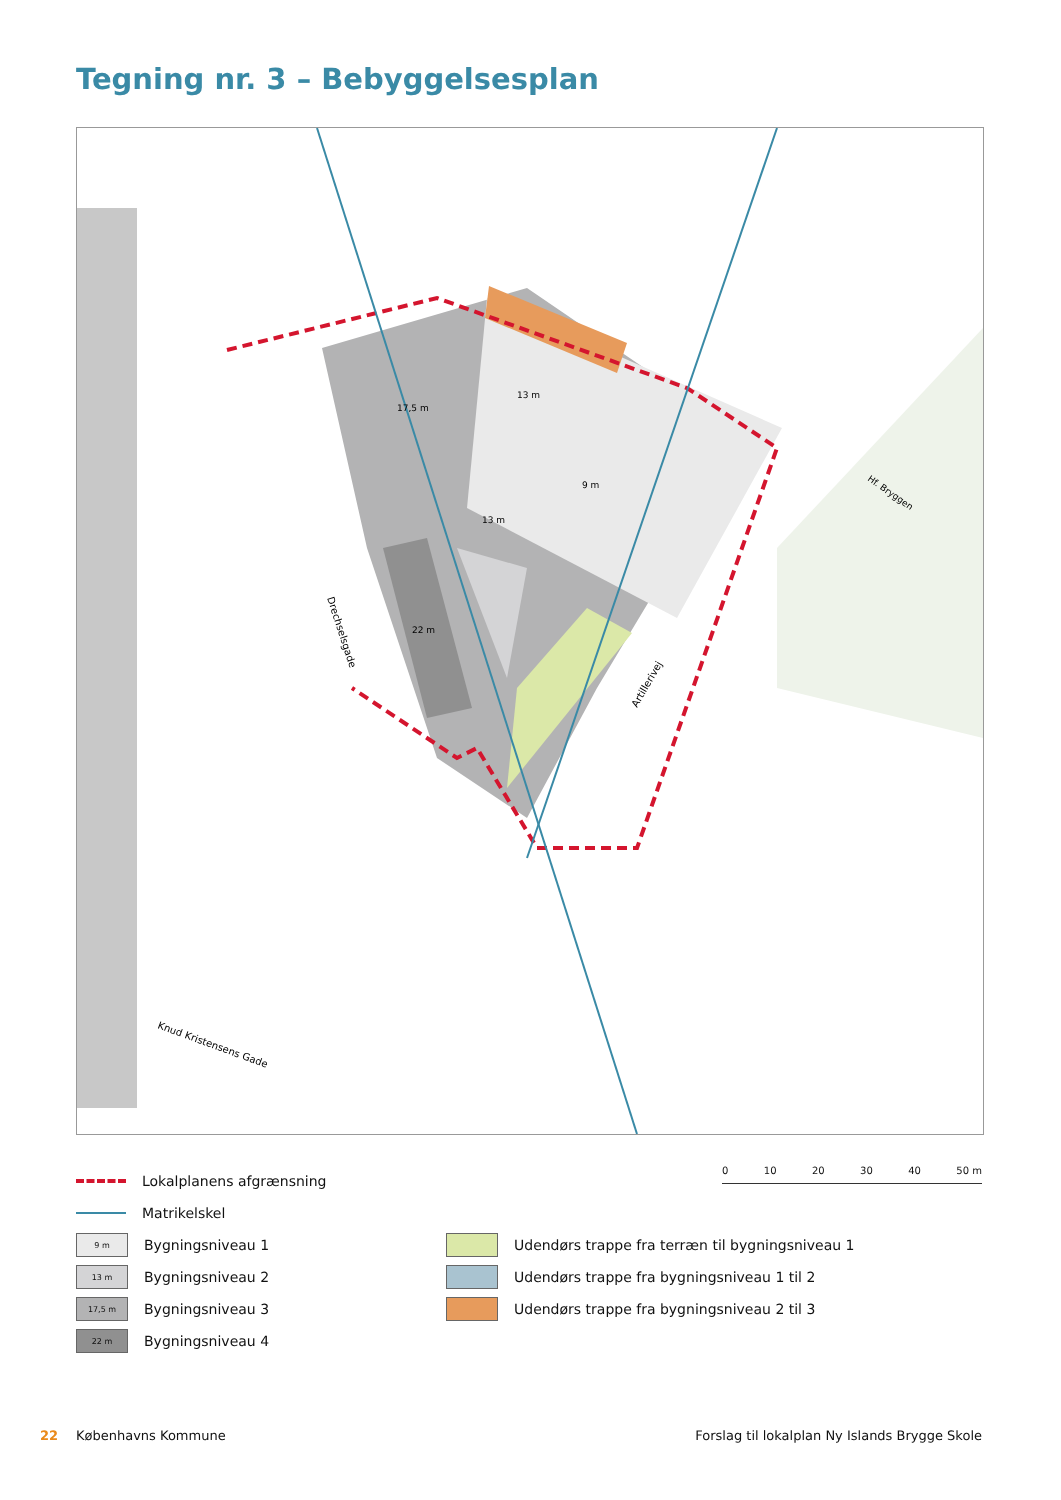Tegning nr. 3 – Bebyggelsesplan
17,5 m
9 m
13 m
13 m
22 m
Drechselsgade
Artillerivej
Hf. Bryggen
Knud Kristensens Gade
Lokalplanens afgrænsning
Matrikelskel
0 10 20 30 40 50 m
9 m Bygningsniveau 1
13 m Bygningsniveau 2
17,5 m Bygningsniveau 3
22 m Bygningsniveau 4
Udendørs trappe fra terræn til bygningsniveau 1
Udendørs trappe fra bygningsniveau 1 til 2
Udendørs trappe fra bygningsniveau 2 til 3
22 Københavns Kommune Forslag til lokalplan Ny Islands Brygge Skole